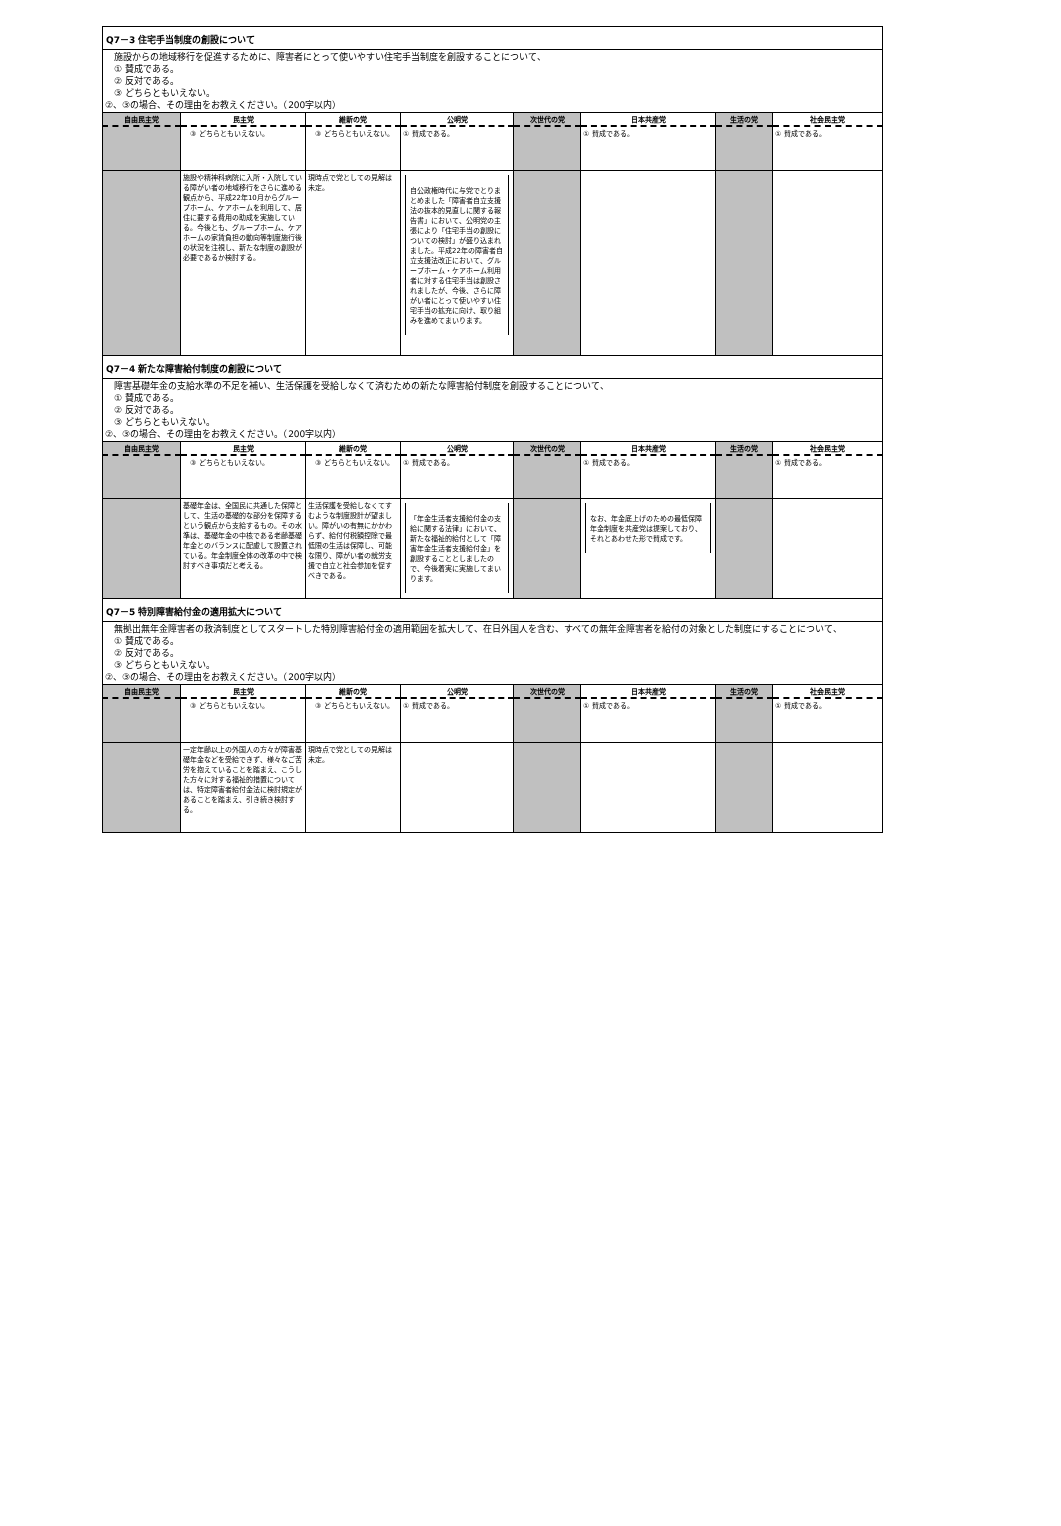| Q7－3 住宅手当制度の創設について | | | | | | | |
| 施設からの地域移行を促進するために、障害者にとって使いやすい住宅手当制度を創設することについて、 ① 賛成である。 ② 反対である。 ③ どちらともいえない。 ②、③の場合、その理由をお教えください。（200字以内） | | | | | | | |
| 自由民主党 | 民主党 | 維新の党 | 公明党 | 次世代の党 | 日本共産党 | 生活の党 | 社会民主党 |
| | ③ どちらともいえない。 | ③ どちらともいえない。 | ① 賛成である。 | | ① 賛成である。 | | ① 賛成である。 |
| | 施設や精神科病院に入所・入院している障がい者の地域移行をさらに進める観点から、平成22年10月からグループホーム、ケアホームを利用して、居住に要する費用の助成を実施している。今後とも、グループホーム、ケアホームの家賃負担の動向等制度施行後の状況を注視し、新たな制度の創設が必要であるか検討する。 | 現時点で党としての見解は未定。 | 自公政権時代に与党でとりまとめました「障害者自立支援法の抜本的見直しに関する報告書」において、公明党の主張により「住宅手当の創設についての検討」が盛り込まれました。平成22年の障害者自立支援法改正において、グループホーム・ケアホーム利用者に対する住宅手当は創設されましたが、今後、さらに障がい者にとって使いやすい住宅手当の拡充に向け、取り組みを進めてまいります。 | | | | |
| Q7－4 新たな障害給付制度の創設について | | | | | | | |
| 障害基礎年金の支給水準の不足を補い、生活保護を受給しなくて済むための新たな障害給付制度を創設することについて、 ① 賛成である。 ② 反対である。 ③ どちらともいえない。 ②、③の場合、その理由をお教えください。（200字以内） | | | | | | | |
| 自由民主党 | 民主党 | 維新の党 | 公明党 | 次世代の党 | 日本共産党 | 生活の党 | 社会民主党 |
| | ③ どちらともいえない。 | ③ どちらともいえない。 | ① 賛成である。 | | ① 賛成である。 | | ① 賛成である。 |
| | 基礎年金は、全国民に共通した保障として、生活の基礎的な部分を保障するという観点から支給するもの。その水準は、基礎年金の中核である老齢基礎年金とのバランスに配慮して設置されている。年金制度全体の改革の中で検討すべき事項だと考える。 | 生活保護を受給しなくてすむような制度設計が望ましい。障がいの有無にかかわらず、給付付税額控除で最低限の生活は保障し、可能な限り、障がい者の就労支援で自立と社会参加を促すべきである。 | 「年金生活者支援給付金の支給に関する法律」において、新たな福祉的給付として「障害年金生活者支援給付金」を創設することとしましたので、今後着実に実施してまいります。 | | なお、年金底上げのための最低保障年金制度を共産党は提案しており、それとあわせた形で賛成です。 | | |
| Q7－5 特別障害給付金の適用拡大について | | | | | | | |
| 無拠出無年金障害者の救済制度としてスタートした特別障害給付金の適用範囲を拡大して、在日外国人を含む、すべての無年金障害者を給付の対象とした制度にすることについて、 ① 賛成である。 ② 反対である。 ③ どちらともいえない。 ②、③の場合、その理由をお教えください。（200字以内） | | | | | | | |
| 自由民主党 | 民主党 | 維新の党 | 公明党 | 次世代の党 | 日本共産党 | 生活の党 | 社会民主党 |
| | ③ どちらともいえない。 | ③ どちらともいえない。 | ① 賛成である。 | | ① 賛成である。 | | ① 賛成である。 |
| | 一定年齢以上の外国人の方々が障害基礎年金などを受給できず、様々なご苦労を抱えていることを踏まえ、こうした方々に対する福祉的措置については、特定障害者給付金法に検討規定があることを踏まえ、引き続き検討する。 | 現時点で党としての見解は未定。 | | | | | |